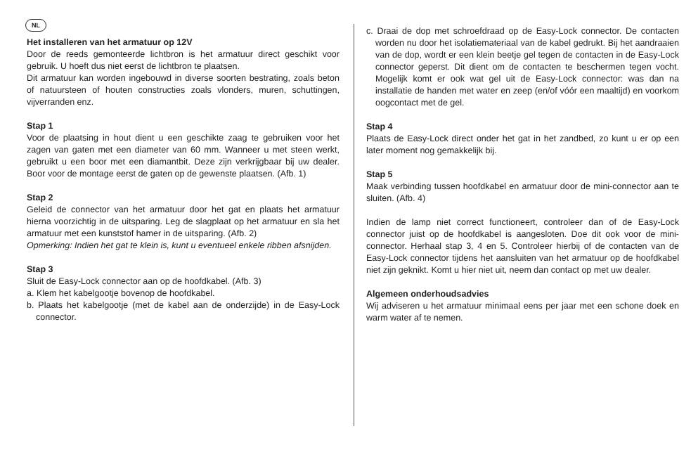NL
Het installeren van het armatuur op 12V
Door de reeds gemonteerde lichtbron is het armatuur direct geschikt voor gebruik. U hoeft dus niet eerst de lichtbron te plaatsen.
Dit armatuur kan worden ingebouwd in diverse soorten bestrating, zoals beton of natuursteen of houten constructies zoals vlonders, muren, schuttingen, vijverranden enz.
Stap 1
Voor de plaatsing in hout dient u een geschikte zaag te gebruiken voor het zagen van gaten met een diameter van 60 mm. Wanneer u met steen werkt, gebruikt u een boor met een diamantbit. Deze zijn verkrijgbaar bij uw dealer. Boor voor de montage eerst de gaten op de gewenste plaatsen. (Afb. 1)
Stap 2
Geleid de connector van het armatuur door het gat en plaats het armatuur hierna voorzichtig in de uitsparing. Leg de slagplaat op het armatuur en sla het armatuur met een kunststof hamer in de uitsparing. (Afb. 2)
Opmerking: Indien het gat te klein is, kunt u eventueel enkele ribben afsnijden.
Stap 3
Sluit de Easy-Lock connector aan op de hoofdkabel. (Afb. 3)
a. Klem het kabelgootje bovenop de hoofdkabel.
b. Plaats het kabelgootje (met de kabel aan de onderzijde) in de Easy-Lock connector.
c. Draai de dop met schroefdraad op de Easy-Lock connector. De contacten worden nu door het isolatiemateriaal van de kabel gedrukt. Bij het aandraaien van de dop, wordt er een klein beetje gel tegen de contacten in de Easy-Lock connector geperst. Dit dient om de contacten te beschermen tegen vocht. Mogelijk komt er ook wat gel uit de Easy-Lock connector: was dan na installatie de handen met water en zeep (en/of vóór een maaltijd) en voorkom oogcontact met de gel.
Stap 4
Plaats de Easy-Lock direct onder het gat in het zandbed, zo kunt u er op een later moment nog gemakkelijk bij.
Stap 5
Maak verbinding tussen hoofdkabel en armatuur door de mini-connector aan te sluiten. (Afb. 4)
Indien de lamp niet correct functioneert, controleer dan of de Easy-Lock connector juist op de hoofdkabel is aangesloten. Doe dit ook voor de mini-connector. Herhaal stap 3, 4 en 5. Controleer hierbij of de contacten van de Easy-Lock connector tijdens het aansluiten van het armatuur op de hoofdkabel niet zijn geknikt. Komt u hier niet uit, neem dan contact op met uw dealer.
Algemeen onderhoudsadvies
Wij adviseren u het armatuur minimaal eens per jaar met een schone doek en warm water af te nemen.